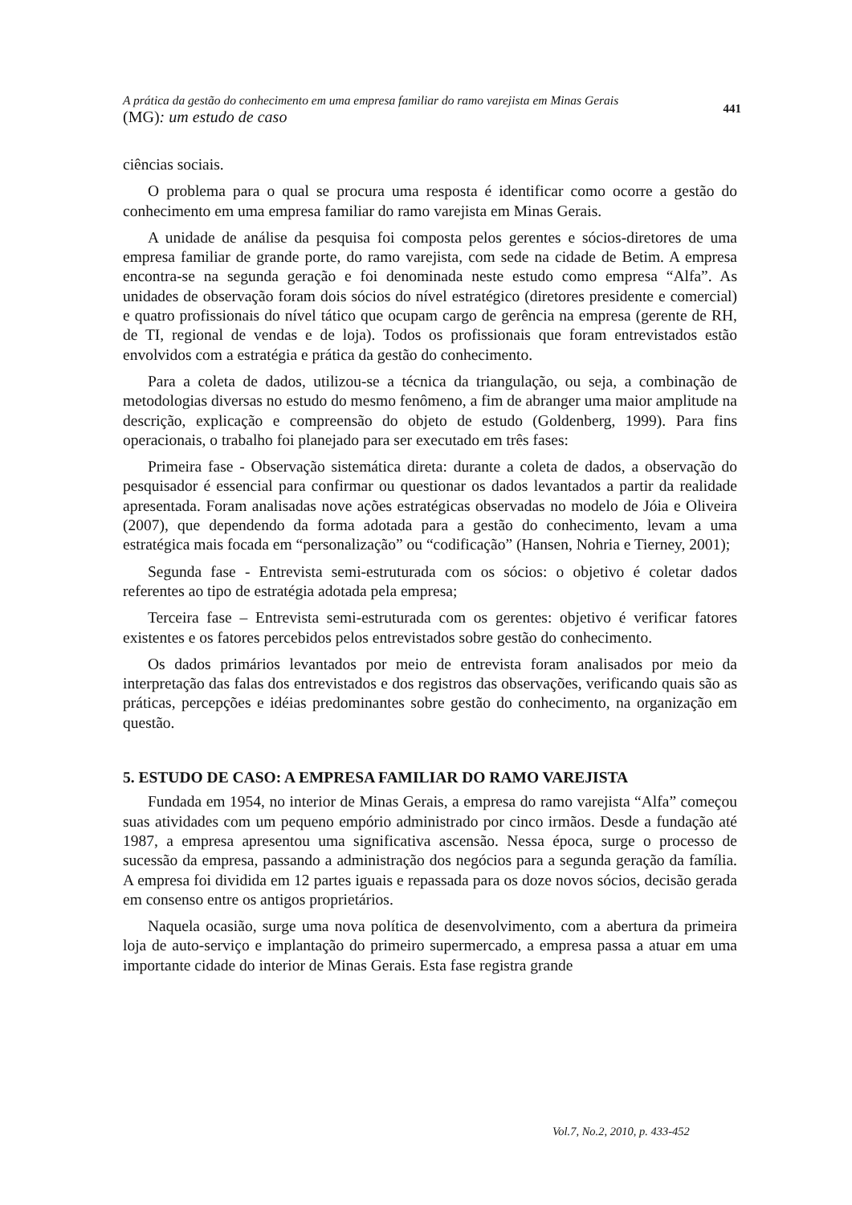A prática da gestão do conhecimento em uma empresa familiar do ramo varejista em Minas Gerais
(MG): um estudo de caso
441
ciências sociais.
O problema para o qual se procura uma resposta é identificar como ocorre a gestão do conhecimento em uma empresa familiar do ramo varejista em Minas Gerais.
A unidade de análise da pesquisa foi composta pelos gerentes e sócios-diretores de uma empresa familiar de grande porte, do ramo varejista, com sede na cidade de Betim. A empresa encontra-se na segunda geração e foi denominada neste estudo como empresa “Alfa”. As unidades de observação foram dois sócios do nível estratégico (diretores presidente e comercial) e quatro profissionais do nível tático que ocupam cargo de gerência na empresa (gerente de RH, de TI, regional de vendas e de loja). Todos os profissionais que foram entrevistados estão envolvidos com a estratégia e prática da gestão do conhecimento.
Para a coleta de dados, utilizou-se a técnica da triangulação, ou seja, a combinação de metodologias diversas no estudo do mesmo fenômeno, a fim de abranger uma maior amplitude na descrição, explicação e compreensão do objeto de estudo (Goldenberg, 1999). Para fins operacionais, o trabalho foi planejado para ser executado em três fases:
Primeira fase - Observação sistemática direta: durante a coleta de dados, a observação do pesquisador é essencial para confirmar ou questionar os dados levantados a partir da realidade apresentada. Foram analisadas nove ações estratégicas observadas no modelo de Jóia e Oliveira (2007), que dependendo da forma adotada para a gestão do conhecimento, levam a uma estratégica mais focada em “personalização” ou “codificação” (Hansen, Nohria e Tierney, 2001);
Segunda fase - Entrevista semi-estruturada com os sócios: o objetivo é coletar dados referentes ao tipo de estratégia adotada pela empresa;
Terceira fase – Entrevista semi-estruturada com os gerentes: objetivo é verificar fatores existentes e os fatores percebidos pelos entrevistados sobre gestão do conhecimento.
Os dados primários levantados por meio de entrevista foram analisados por meio da interpretação das falas dos entrevistados e dos registros das observações, verificando quais são as práticas, percepções e idéias predominantes sobre gestão do conhecimento, na organização em questão.
5. ESTUDO DE CASO: A EMPRESA FAMILIAR DO RAMO VAREJISTA
Fundada em 1954, no interior de Minas Gerais, a empresa do ramo varejista “Alfa” começou suas atividades com um pequeno empório administrado por cinco irmãos. Desde a fundação até 1987, a empresa apresentou uma significativa ascensão. Nessa época, surge o processo de sucessão da empresa, passando a administração dos negócios para a segunda geração da família. A empresa foi dividida em 12 partes iguais e repassada para os doze novos sócios, decisão gerada em consenso entre os antigos proprietários.
Naquela ocasião, surge uma nova política de desenvolvimento, com a abertura da primeira loja de auto-serviço e implantação do primeiro supermercado, a empresa passa a atuar em uma importante cidade do interior de Minas Gerais. Esta fase registra grande
Vol.7, No.2, 2010, p. 433-452